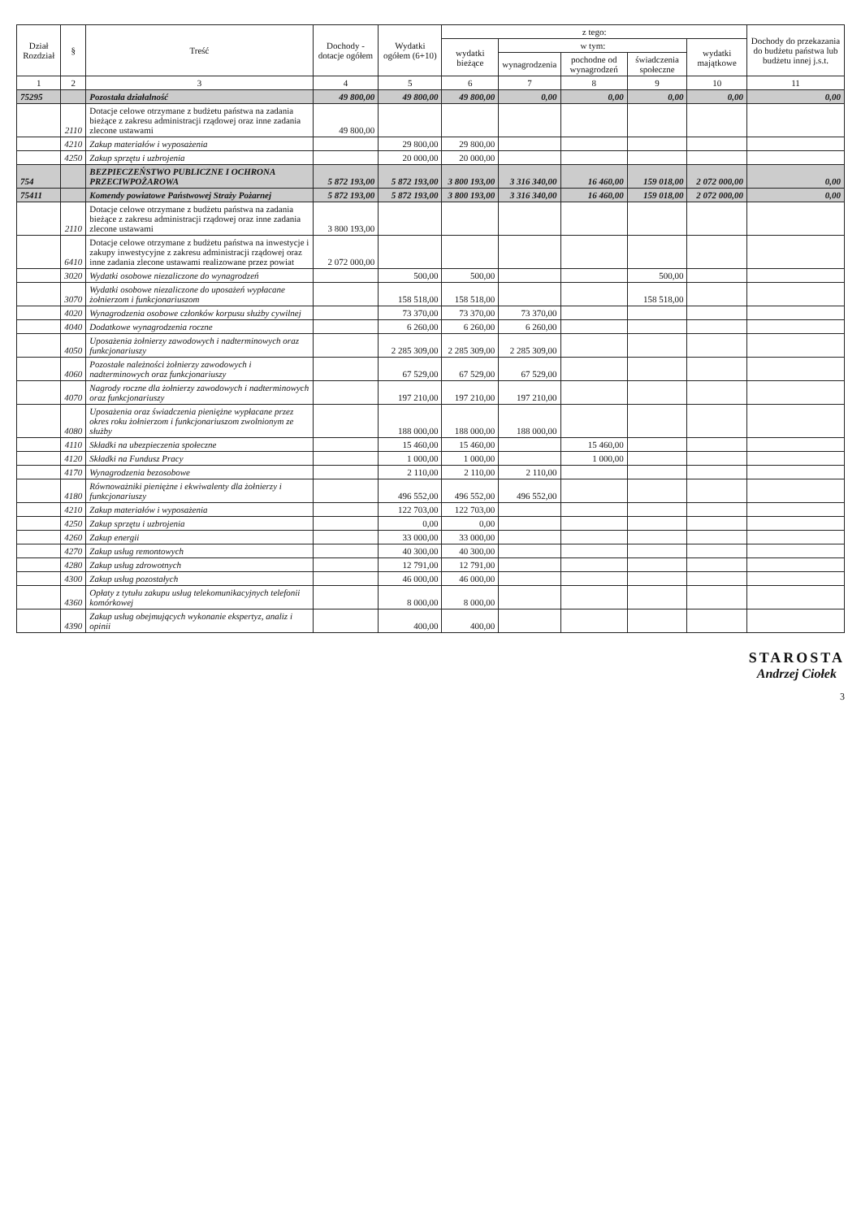| Dział Rozdział | § | Treść | Dochody - dotacje ogółem | Wydatki ogółem (6+10) | z tego: | | | | | Dochody do przekazania do budżetu państwa lub budżetu innej j.s.t. |
| --- | --- | --- | --- | --- | --- | --- | --- | --- | --- | --- |
| | | | | | wydatki bieżące | w tym: | | | wydatki majątkowe | |
| | | | | | | wynagrodzenia | pochodne od wynagrodzeń | świadczenia społeczne | | |
| 1 | 2 | 3 | 4 | 5 | 6 | 7 | 8 | 9 | 10 | 11 |
| 75295 | | Pozostała działalność | 49 800,00 | 49 800,00 | 49 800,00 | 0,00 | 0,00 | 0,00 | 0,00 | 0,00 |
| | 2110 | Dotacje celowe otrzymane z budżetu państwa na zadania bieżące z zakresu administracji rządowej oraz inne zadania zlecone ustawami | 49 800,00 | | | | | | | |
| | 4210 | Zakup materiałów i wyposażenia | | 29 800,00 | 29 800,00 | | | | | |
| | 4250 | Zakup sprzętu i uzbrojenia | | 20 000,00 | 20 000,00 | | | | | |
| 754 | | BEZPIECZEŃSTWO PUBLICZNE I OCHRONA PRZECIWPOŻAROWA | 5 872 193,00 | 5 872 193,00 | 3 800 193,00 | 3 316 340,00 | 16 460,00 | 159 018,00 | 2 072 000,00 | 0,00 |
| 75411 | | Komendy powiatowe Państwowej Straży Pożarnej | 5 872 193,00 | 5 872 193,00 | 3 800 193,00 | 3 316 340,00 | 16 460,00 | 159 018,00 | 2 072 000,00 | 0,00 |
| | 2110 | Dotacje celowe otrzymane z budżetu państwa na zadania bieżące z zakresu administracji rządowej oraz inne zadania zlecone ustawami | 3 800 193,00 | | | | | | | |
| | 6410 | Dotacje celowe otrzymane z budżetu państwa na inwestycje i zakupy inwestycyjne z zakresu administracji rządowej oraz inne zadania zlecone ustawami realizowane przez powiat | 2 072 000,00 | | | | | | | |
| | 3020 | Wydatki osobowe niezaliczone do wynagrodzeń | | 500,00 | 500,00 | | | 500,00 | | |
| | 3070 | Wydatki osobowe niezaliczone do uposażeń wypłacane żołnierzom i funkcjonariuszom | | 158 518,00 | 158 518,00 | | | 158 518,00 | | |
| | 4020 | Wynagrodzenia osobowe członków korpusu służby cywilnej | | 73 370,00 | 73 370,00 | 73 370,00 | | | | |
| | 4040 | Dodatkowe wynagrodzenia roczne | | 6 260,00 | 6 260,00 | 6 260,00 | | | | |
| | 4050 | Uposażenia żołnierzy zawodowych i nadterminowych oraz funkcjonariuszy | | 2 285 309,00 | 2 285 309,00 | 2 285 309,00 | | | | |
| | 4060 | Pozostałe należności żołnierzy zawodowych i nadterminowych oraz funkcjonariuszy | | 67 529,00 | 67 529,00 | 67 529,00 | | | | |
| | 4070 | Nagrody roczne dla żołnierzy zawodowych i nadterminowych oraz funkcjonariuszy | | 197 210,00 | 197 210,00 | 197 210,00 | | | | |
| | 4080 | Uposażenia oraz świadczenia pieniężne wypłacane przez okres roku żołnierzom i funkcjonariuszom zwolnionym ze służby | | 188 000,00 | 188 000,00 | 188 000,00 | | | | |
| | 4110 | Składki na ubezpieczenia społeczne | | 15 460,00 | 15 460,00 | | 15 460,00 | | | |
| | 4120 | Składki na Fundusz Pracy | | 1 000,00 | 1 000,00 | | 1 000,00 | | | |
| | 4170 | Wynagrodzenia bezosobowe | | 2 110,00 | 2 110,00 | 2 110,00 | | | | |
| | 4180 | Równoważniki pieniężne i ekwiwalenty dla żołnierzy i funkcjonariuszy | | 496 552,00 | 496 552,00 | 496 552,00 | | | | |
| | 4210 | Zakup materiałów i wyposażenia | | 122 703,00 | 122 703,00 | | | | | |
| | 4250 | Zakup sprzętu i uzbrojenia | | 0,00 | 0,00 | | | | | |
| | 4260 | Zakup energii | | 33 000,00 | 33 000,00 | | | | | |
| | 4270 | Zakup usług remontowych | | 40 300,00 | 40 300,00 | | | | | |
| | 4280 | Zakup usług zdrowotnych | | 12 791,00 | 12 791,00 | | | | | |
| | 4300 | Zakup usług pozostałych | | 46 000,00 | 46 000,00 | | | | | |
| | 4360 | Opłaty z tytułu zakupu usług telekomunikacyjnych telefonii komórkowej | | 8 000,00 | 8 000,00 | | | | | |
| | 4390 | Zakup usług obejmujących wykonanie ekspertyz, analiz i opinii | | 400,00 | 400,00 | | | | | |
STAROSTA
Andrzej Ciołek
3